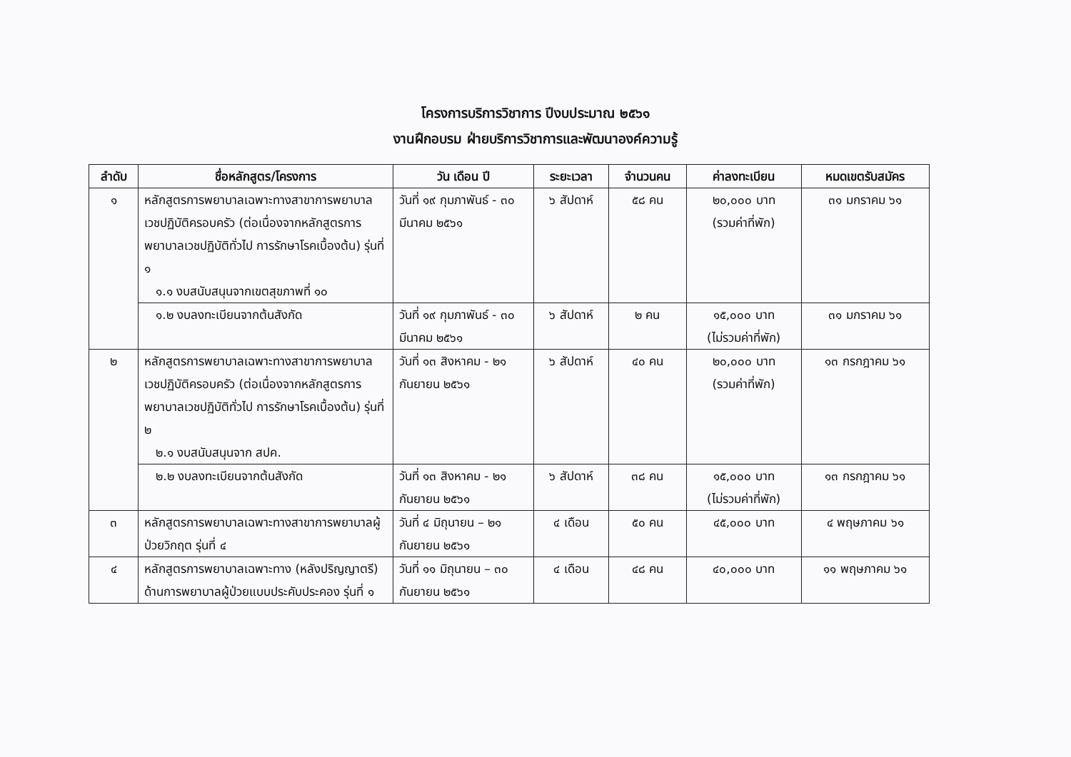โครงการบริการวิชาการ ปีงบประมาณ ๒๕๖๑
งานฝึกอบรม ฝ่ายบริการวิชาการและพัฒนาองค์ความรู้
| ลำดับ | ชื่อหลักสูตร/โครงการ | วัน เดือน ปี | ระยะเวลา | จำนวนคน | ค่าลงทะเบียน | หมดเขตรับสมัคร |
| --- | --- | --- | --- | --- | --- | --- |
| ๑ | หลักสูตรการพยาบาลเฉพาะทางสาขาการพยาบาลเวชปฏิบัติครอบครัว (ต่อเนื่องจากหลักสูตรการพยาบาลเวชปฏิบัติทั่วไป การรักษาโรคเบื้องต้น) รุ่นที่ ๑ ๑.๑ งบสนับสนุนจากเขตสุขภาพที่ ๑๐ | วันที่ ๑๙ กุมภาพันธ์ - ๓๐ มีนาคม ๒๕๖๑ | ๖ สัปดาห์ | ๕๘ คน | ๒๐,๐๐๐ บาท (รวมค่าที่พัก) | ๓๑ มกราคม ๖๑ |
| | ๑.๒ งบลงทะเบียนจากต้นสังกัด | วันที่ ๑๙ กุมภาพันธ์ - ๓๐ มีนาคม ๒๕๖๑ | ๖ สัปดาห์ | ๒ คน | ๑๕,๐๐๐ บาท (ไม่รวมค่าที่พัก) | ๓๑ มกราคม ๖๑ |
| ๒ | หลักสูตรการพยาบาลเฉพาะทางสาขาการพยาบาลเวชปฏิบัติครอบครัว (ต่อเนื่องจากหลักสูตรการพยาบาลเวชปฏิบัติทั่วไป การรักษาโรคเบื้องต้น) รุ่นที่ ๒ ๒.๑ งบสนับสนุนจาก สปค. | วันที่ ๑๓ สิงหาคม - ๒๑ กันยายน ๒๕๖๑ | ๖ สัปดาห์ | ๔๐ คน | ๒๐,๐๐๐ บาท (รวมค่าที่พัก) | ๑๓ กรกฎาคม ๖๑ |
| | ๒.๒ งบลงทะเบียนจากต้นสังกัด | วันที่ ๑๓ สิงหาคม - ๒๑ กันยายน ๒๕๖๑ | ๖ สัปดาห์ | ๓๘ คน | ๑๕,๐๐๐ บาท (ไม่รวมค่าที่พัก) | ๑๓ กรกฎาคม ๖๑ |
| ๓ | หลักสูตรการพยาบาลเฉพาะทางสาขาการพยาบาลผู้ป่วยวิกฤต รุ่นที่ ๔ | วันที่ ๔ มิถุนายน – ๒๑ กันยายน ๒๕๖๑ | ๔ เดือน | ๕๐ คน | ๔๕,๐๐๐ บาท | ๔ พฤษภาคม ๖๑ |
| ๔ | หลักสูตรการพยาบาลเฉพาะทาง (หลังปริญญาตรี) ด้านการพยาบาลผู้ป่วยแบบประคับประคอง รุ่นที่ ๑ | วันที่ ๑๑ มิถุนายน – ๓๐ กันยายน ๒๕๖๑ | ๔ เดือน | ๔๘ คน | ๔๐,๐๐๐ บาท | ๑๑ พฤษภาคม ๖๑ |